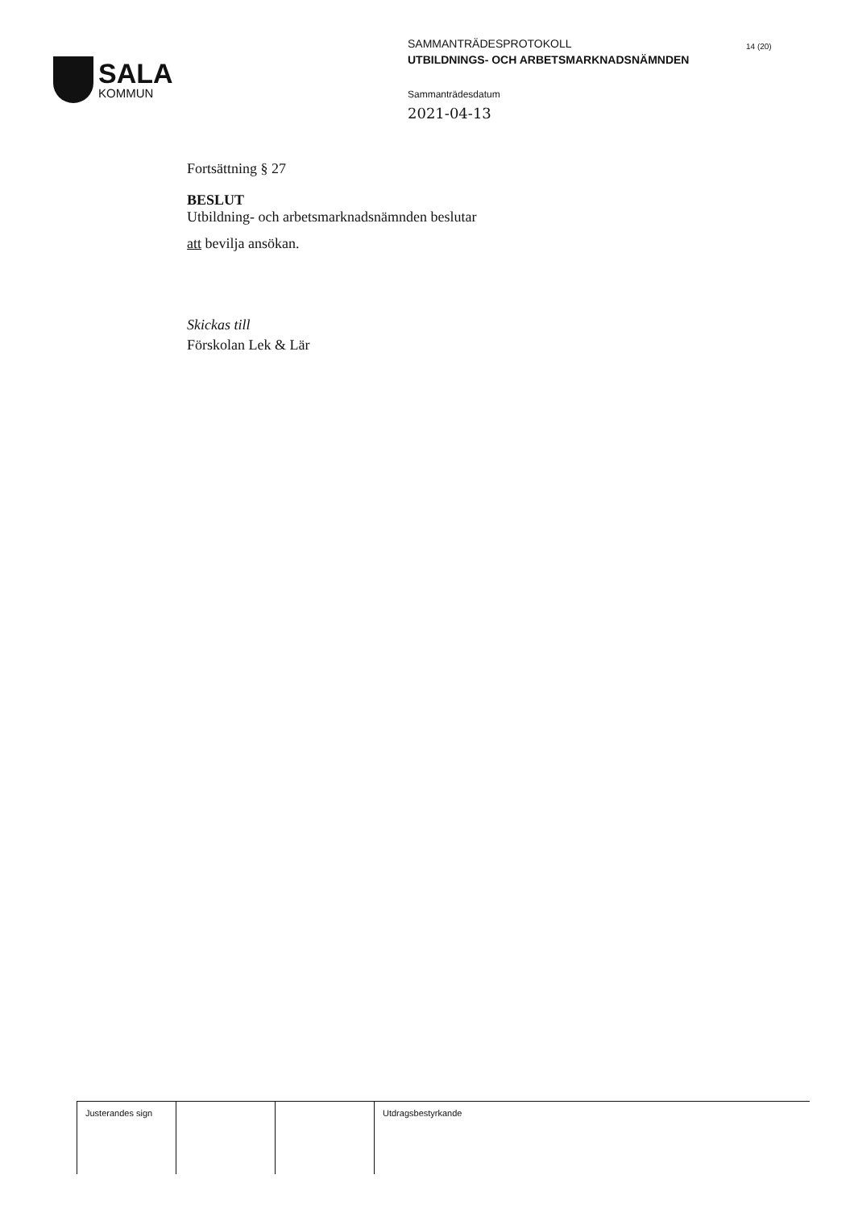SALA
KOMMUN
SAMMANTRÄDESPROTOKOLL
UTBILDNINGS- OCH ARBETSMARKNADSNÄMNDEN
Sammanträdesdatum
2021-04-13
14 (20)
Fortsättning § 27
BESLUT
Utbildning- och arbetsmarknadsnämnden beslutar
att bevilja ansökan.
Skickas till
Förskolan Lek & Lär
| Justerandes sign | | | Utdragsbestyrkande |